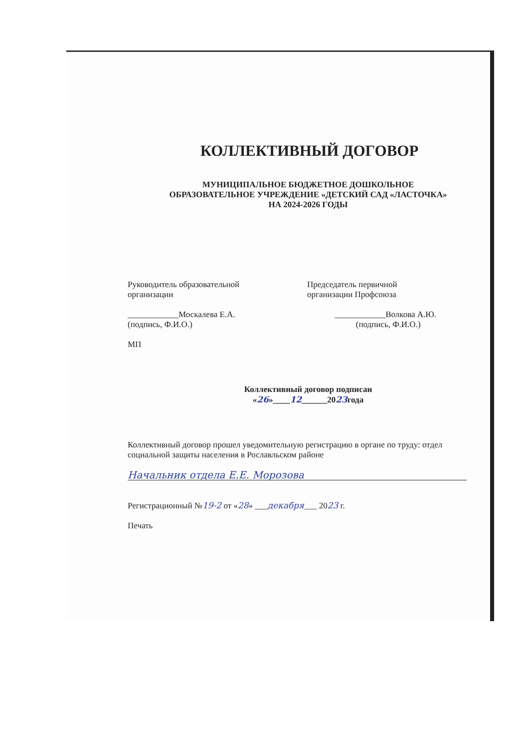КОЛЛЕКТИВНЫЙ ДОГОВОР
МУНИЦИПАЛЬНОЕ БЮДЖЕТНОЕ ДОШКОЛЬНОЕ
ОБРАЗОВАТЕЛЬНОЕ УЧРЕЖДЕНИЕ «ДЕТСКИЙ САД «ЛАСТОЧКА»
НА 2024-2026 ГОДЫ
Руководитель образовательной
организации
____________Москалева Е.А.
(подпись, Ф.И.О.)
МП
Председатель первичной
организации Профсоюза
____________Волкова А.Ю.
(подпись, Ф.И.О.)
Коллективный договор подписан
«26»____12______2023года
Коллективный договор прошел уведомительную регистрацию в органе по труду: отдел социальной защиты населения в Рославльском районе
Начальник отдела Е.Е. Морозова
Регистрационный №19-2 от «28» ___декабря___ 2023 г.
Печать